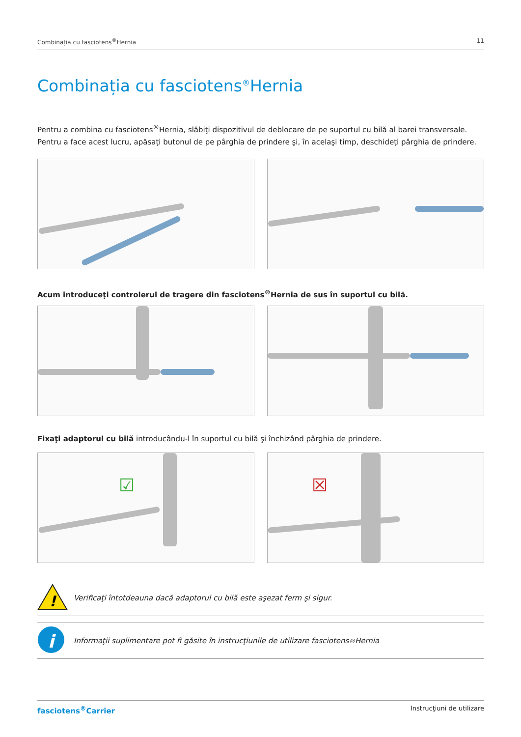Combinația cu fasciotens<sup>®</sup>Hernia 11
Combinația cu fasciotens<sup>®</sup>Hernia
Pentru a combina cu fasciotens<sup>®</sup>Hernia, slăbiţi dispozitivul de deblocare de pe suportul cu bilă al barei transversale. Pentru a face acest lucru, apăsaţi butonul de pe pârghia de prindere şi, în acelaşi timp, deschideţi pârghia de prindere.
Acum introduceţi controlerul de tragere din fasciotens<sup>®</sup>Hernia de sus în suportul cu bilă.
Fixaţi adaptorul cu bilă introducându-l în suportul cu bilă şi închizând pârghia de prindere.
☑
☒
!
Verificaţi întotdeauna dacă adaptorul cu bilă este aşezat ferm şi sigur.
i
Informaţii suplimentare pot fi găsite în instrucţiunile de utilizare fasciotens<sup>®</sup>Hernia
fasciotens<sup>®</sup>Carrier Instrucţiuni de utilizare